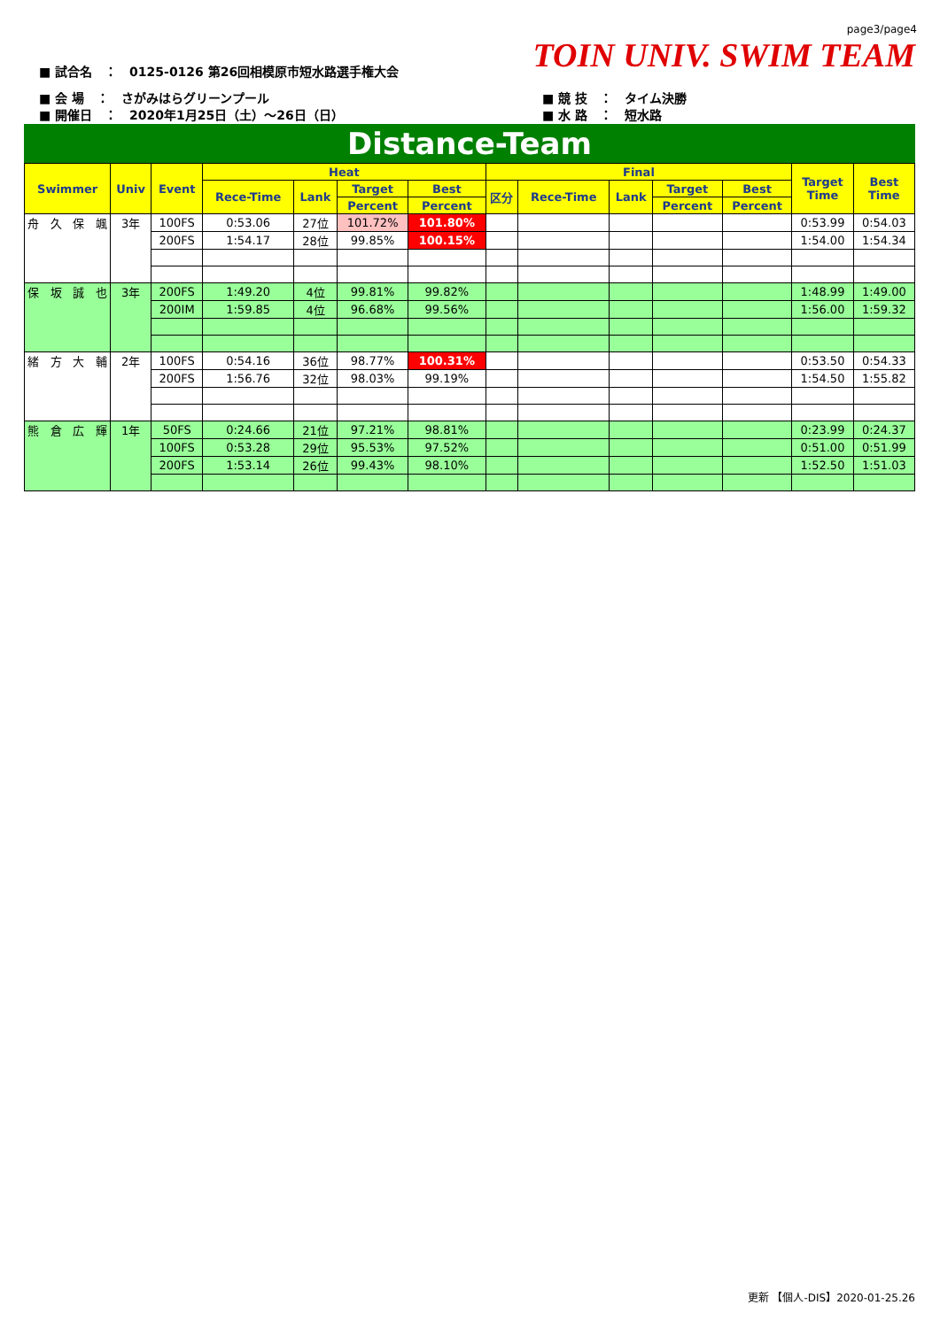page3/page4
TOIN UNIV. SWIM TEAM
■ 試合名　：　0125-0126 第26回相模原市短水路選手権大会
■ 会 場　：　さがみはらグリーンプール
■ 開催日　：　2020年1月25日（土）～26日（日）
■ 競 技　：　タイム決勝
■ 水 路　：　短水路
Distance-Team
| Swimmer | Univ | Event | Heat | | | | Final | | | | | Target Time | Best Time |
| --- | --- | --- | --- | --- | --- | --- | --- | --- | --- | --- | --- | --- | --- |
| | | | Rece-Time | Lank | Target | Best | 区分 | Rece-Time | Lank | Target | Best | | |
| | | | | | Percent | Percent | | | | Percent | Percent | | |
| 舟 久 保 颯 | 3年 | 100FS | 0:53.06 | 27位 | 101.72% | 101.80% | | | | | | 0:53.99 | 0:54.03 |
| | | 200FS | 1:54.17 | 28位 | 99.85% | 100.15% | | | | | | 1:54.00 | 1:54.34 |
| 保 坂 誠 也 | 3年 | 200FS | 1:49.20 | 4位 | 99.81% | 99.82% | | | | | | 1:48.99 | 1:49.00 |
| | | 200IM | 1:59.85 | 4位 | 96.68% | 99.56% | | | | | | 1:56.00 | 1:59.32 |
| 緒 方 大 輔 | 2年 | 100FS | 0:54.16 | 36位 | 98.77% | 100.31% | | | | | | 0:53.50 | 0:54.33 |
| | | 200FS | 1:56.76 | 32位 | 98.03% | 99.19% | | | | | | 1:54.50 | 1:55.82 |
| 熊 倉 広 輝 | 1年 | 50FS | 0:24.66 | 21位 | 97.21% | 98.81% | | | | | | 0:23.99 | 0:24.37 |
| | | 100FS | 0:53.28 | 29位 | 95.53% | 97.52% | | | | | | 0:51.00 | 0:51.99 |
| | | 200FS | 1:53.14 | 26位 | 99.43% | 98.10% | | | | | | 1:52.50 | 1:51.03 |
更新 【個人-DIS】2020-01-25.26